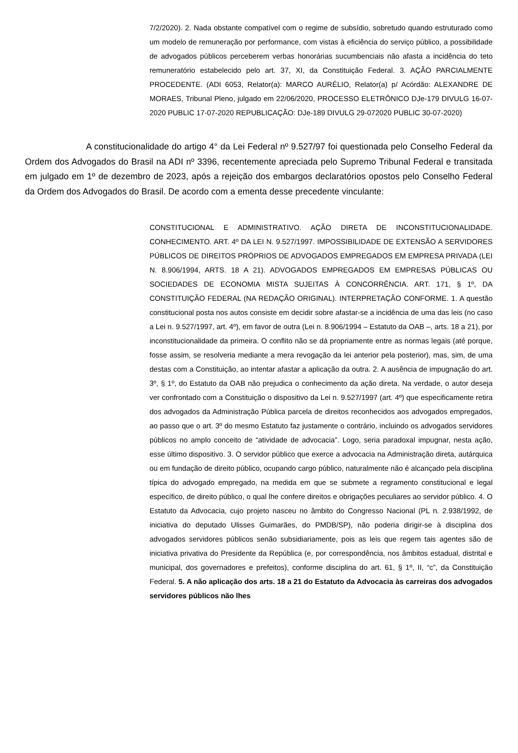7/2/2020). 2. Nada obstante compatível com o regime de subsídio, sobretudo quando estruturado como um modelo de remuneração por performance, com vistas à eficiência do serviço público, a possibilidade de advogados públicos perceberem verbas honorárias sucumbenciais não afasta a incidência do teto remuneratório estabelecido pelo art. 37, XI, da Constituição Federal. 3. AÇÃO PARCIALMENTE PROCEDENTE. (ADI 6053, Relator(a): MARCO AURÉLIO, Relator(a) p/ Acórdão: ALEXANDRE DE MORAES, Tribunal Pleno, julgado em 22/06/2020, PROCESSO ELETRÔNICO DJe-179 DIVULG 16-07-2020 PUBLIC 17-07-2020 REPUBLICAÇÃO: DJe-189 DIVULG 29-072020 PUBLIC 30-07-2020)
A constitucionalidade do artigo 4° da Lei Federal nº 9.527/97 foi questionada pelo Conselho Federal da Ordem dos Advogados do Brasil na ADI nº 3396, recentemente apreciada pelo Supremo Tribunal Federal e transitada em julgado em 1º de dezembro de 2023, após a rejeição dos embargos declaratórios opostos pelo Conselho Federal da Ordem dos Advogados do Brasil. De acordo com a ementa desse precedente vinculante:
CONSTITUCIONAL E ADMINISTRATIVO. AÇÃO DIRETA DE INCONSTITUCIONALIDADE. CONHECIMENTO. ART. 4º DA LEI N. 9.527/1997. IMPOSSIBILIDADE DE EXTENSÃO A SERVIDORES PÚBLICOS DE DIREITOS PRÓPRIOS DE ADVOGADOS EMPREGADOS EM EMPRESA PRIVADA (LEI N. 8.906/1994, ARTS. 18 A 21). ADVOGADOS EMPREGADOS EM EMPRESAS PÚBLICAS OU SOCIEDADES DE ECONOMIA MISTA SUJEITAS À CONCORRÊNCIA. ART. 171, § 1º, DA CONSTITUIÇÃO FEDERAL (NA REDAÇÃO ORIGINAL). INTERPRETAÇÃO CONFORME. 1. A questão constitucional posta nos autos consiste em decidir sobre afastar-se a incidência de uma das leis (no caso a Lei n. 9.527/1997, art. 4º), em favor de outra (Lei n. 8.906/1994 – Estatuto da OAB –, arts. 18 a 21), por inconstitucionalidade da primeira. O conflito não se dá propriamente entre as normas legais (até porque, fosse assim, se resolveria mediante a mera revogação da lei anterior pela posterior), mas, sim, de uma destas com a Constituição, ao intentar afastar a aplicação da outra. 2. A ausência de impugnação do art. 3º, § 1º, do Estatuto da OAB não prejudica o conhecimento da ação direta. Na verdade, o autor deseja ver confrontado com a Constituição o dispositivo da Lei n. 9.527/1997 (art. 4º) que especificamente retira dos advogados da Administração Pública parcela de direitos reconhecidos aos advogados empregados, ao passo que o art. 3º do mesmo Estatuto faz justamente o contrário, incluindo os advogados servidores públicos no amplo conceito de “atividade de advocacia”. Logo, seria paradoxal impugnar, nesta ação, esse último dispositivo. 3. O servidor público que exerce a advocacia na Administração direta, autárquica ou em fundação de direito público, ocupando cargo público, naturalmente não é alcançado pela disciplina típica do advogado empregado, na medida em que se submete a regramento constitucional e legal específico, de direito público, o qual lhe confere direitos e obrigações peculiares ao servidor público. 4. O Estatuto da Advocacia, cujo projeto nasceu no âmbito do Congresso Nacional (PL n. 2.938/1992, de iniciativa do deputado Ulisses Guimarães, do PMDB/SP), não poderia dirigir-se à disciplina dos advogados servidores públicos senão subsidiariamente, pois as leis que regem tais agentes são de iniciativa privativa do Presidente da República (e, por correspondência, nos âmbitos estadual, distrital e municipal, dos governadores e prefeitos), conforme disciplina do art. 61, § 1º, II, “c”, da Constituição Federal. 5. A não aplicação dos arts. 18 a 21 do Estatuto da Advocacia às carreiras dos advogados servidores públicos não lhes